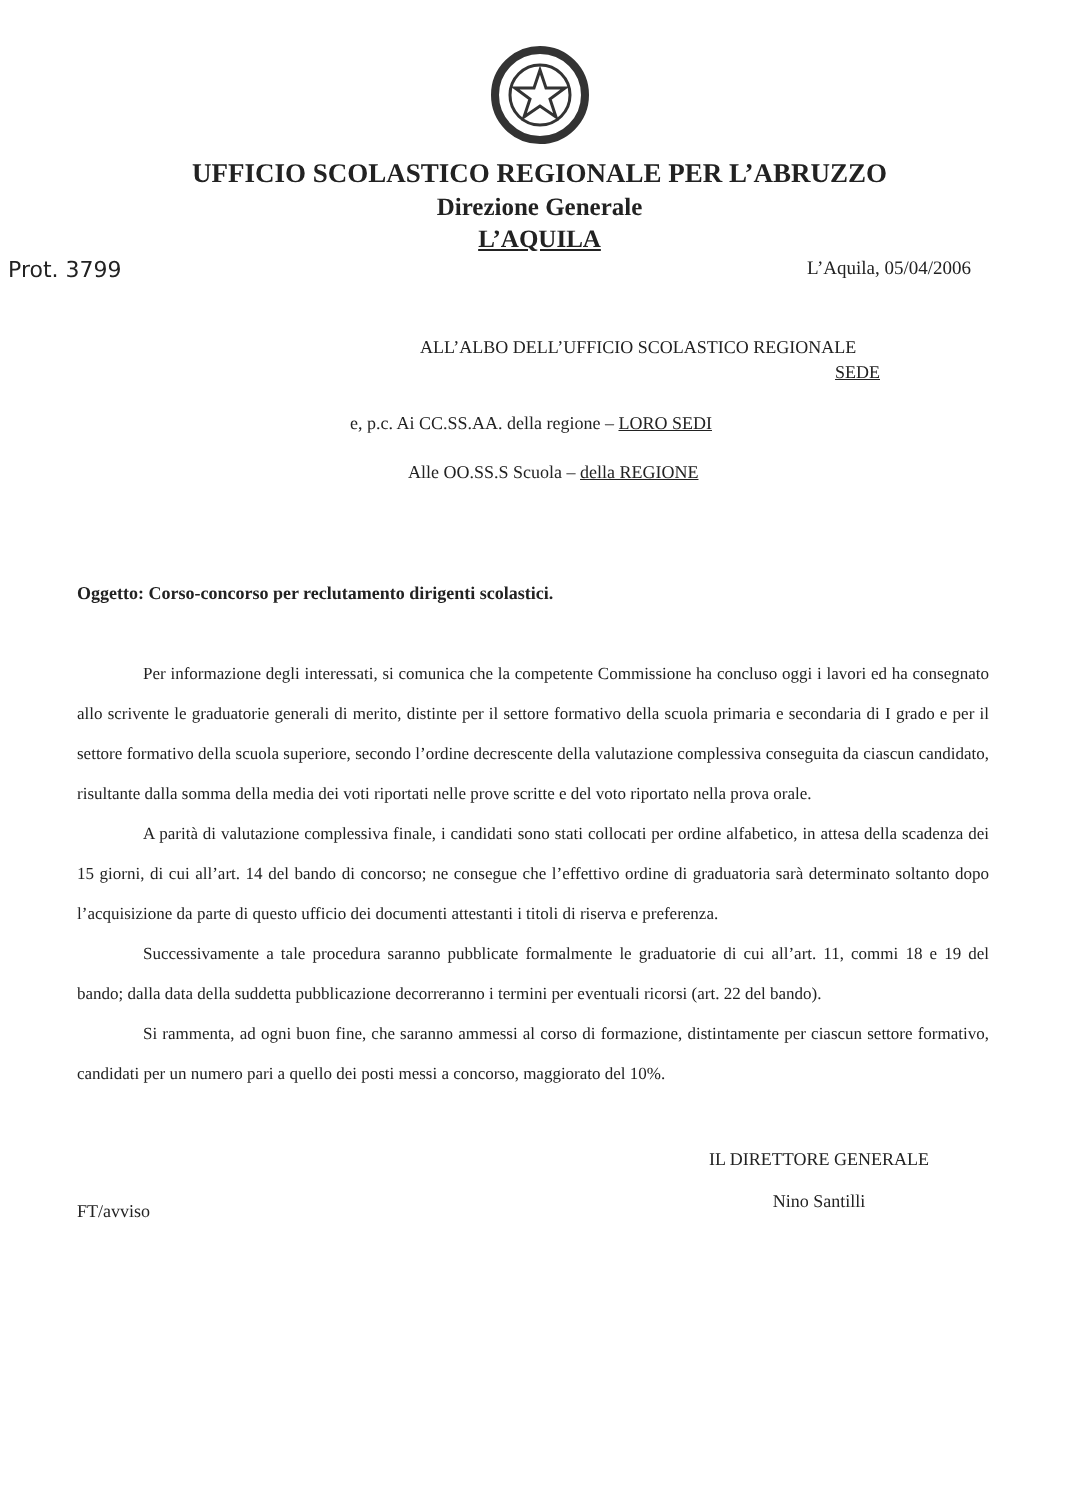UFFICIO SCOLASTICO REGIONALE PER L’ABRUZZO
Direzione Generale
L’AQUILA
Prot. 3799 L’Aquila, 05/04/2006
ALL’ALBO DELL’UFFICIO SCOLASTICO REGIONALE
SEDE
e, p.c. Ai CC.SS.AA. della regione – LORO SEDI
Alle OO.SS.S Scuola – della REGIONE
Oggetto: Corso-concorso per reclutamento dirigenti scolastici.
Per informazione degli interessati, si comunica che la competente Commissione ha concluso oggi i lavori ed ha consegnato allo scrivente le graduatorie generali di merito, distinte per il settore formativo della scuola primaria e secondaria di I grado e per il settore formativo della scuola superiore, secondo l’ordine decrescente della valutazione complessiva conseguita da ciascun candidato, risultante dalla somma della media dei voti riportati nelle prove scritte e del voto riportato nella prova orale.
A parità di valutazione complessiva finale, i candidati sono stati collocati per ordine alfabetico, in attesa della scadenza dei 15 giorni, di cui all’art. 14 del bando di concorso; ne consegue che l’effettivo ordine di graduatoria sarà determinato soltanto dopo l’acquisizione da parte di questo ufficio dei documenti attestanti i titoli di riserva e preferenza.
Successivamente a tale procedura saranno pubblicate formalmente le graduatorie di cui all’art. 11, commi 18 e 19 del bando; dalla data della suddetta pubblicazione decorreranno i termini per eventuali ricorsi (art. 22 del bando).
Si rammenta, ad ogni buon fine, che saranno ammessi al corso di formazione, distintamente per ciascun settore formativo, candidati per un numero pari a quello dei posti messi a concorso, maggiorato del 10%.
FT/avviso IL DIRETTORE GENERALE
Nino Santilli